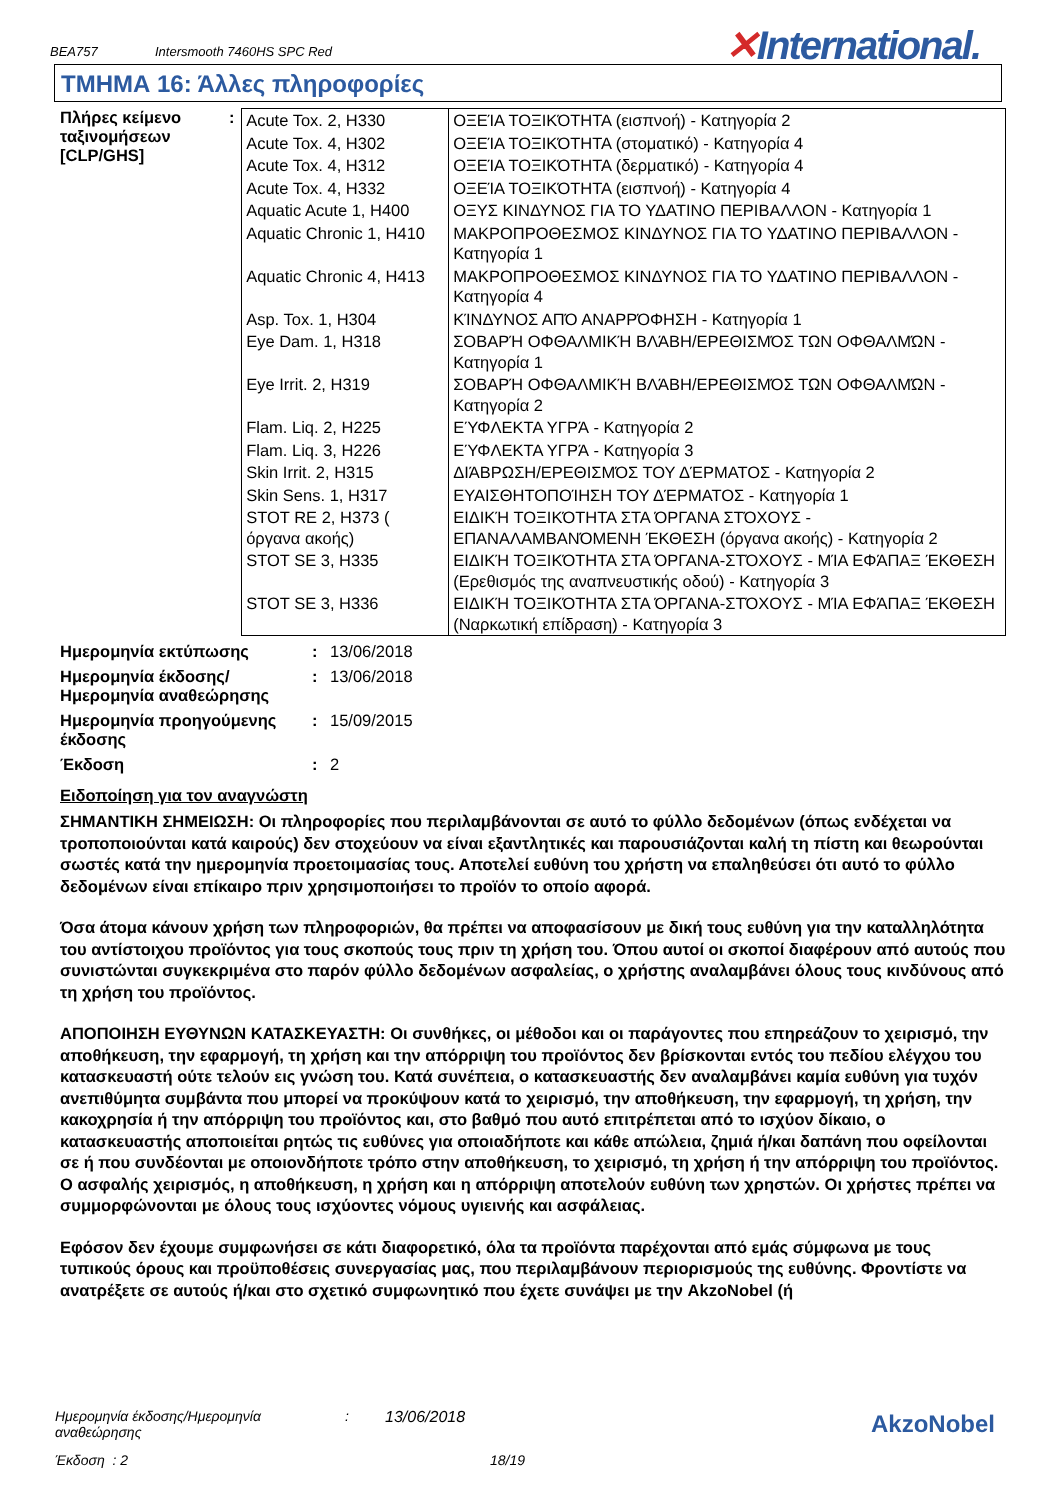BEA757 Intersmooth 7460HS SPC Red ✕International.
ΤΜΗΜΑ 16: Άλλες πληροφορίες
Πλήρες κείμενο ταξινομήσεων [CLP/GHS]
:
| Acute Tox. 2, H330 | ΟΞΕΊΑ ΤΟΞΙΚΌΤΗΤΑ (εισπνοή) - Κατηγορία 2 |
| Acute Tox. 4, H302 | ΟΞΕΊΑ ΤΟΞΙΚΌΤΗΤΑ (στοματικό) - Κατηγορία 4 |
| Acute Tox. 4, H312 | ΟΞΕΊΑ ΤΟΞΙΚΌΤΗΤΑ (δερματικό) - Κατηγορία 4 |
| Acute Tox. 4, H332 | ΟΞΕΊΑ ΤΟΞΙΚΌΤΗΤΑ (εισπνοή) - Κατηγορία 4 |
| Aquatic Acute 1, H400 | ΟΞΥΣ ΚΙΝΔΥΝΟΣ ΓΙΑ ΤΟ ΥΔΑΤΙΝΟ ΠΕΡΙΒΑΛΛΟΝ - Κατηγορία 1 |
| Aquatic Chronic 1, H410 | ΜΑΚΡΟΠΡΟΘΕΣΜΟΣ ΚΙΝΔΥΝΟΣ ΓΙΑ ΤΟ ΥΔΑΤΙΝΟ ΠΕΡΙΒΑΛΛΟΝ - Κατηγορία 1 |
| Aquatic Chronic 4, H413 | ΜΑΚΡΟΠΡΟΘΕΣΜΟΣ ΚΙΝΔΥΝΟΣ ΓΙΑ ΤΟ ΥΔΑΤΙΝΟ ΠΕΡΙΒΑΛΛΟΝ - Κατηγορία 4 |
| Asp. Tox. 1, H304 | ΚΊΝΔΥΝΟΣ ΑΠΌ ΑΝΑΡΡΌΦΗΣΗ - Κατηγορία 1 |
| Eye Dam. 1, H318 | ΣΟΒΑΡΉ ΟΦΘΑΛΜΙΚΉ ΒΛΆΒΗ/ΕΡΕΘΙΣΜΌΣ ΤΩΝ ΟΦΘΑΛΜΏΝ - Κατηγορία 1 |
| Eye Irrit. 2, H319 | ΣΟΒΑΡΉ ΟΦΘΑΛΜΙΚΉ ΒΛΆΒΗ/ΕΡΕΘΙΣΜΌΣ ΤΩΝ ΟΦΘΑΛΜΏΝ - Κατηγορία 2 |
| Flam. Liq. 2, H225 | ΕΎΦΛΕΚΤΑ ΥΓΡΆ - Κατηγορία 2 |
| Flam. Liq. 3, H226 | ΕΎΦΛΕΚΤΑ ΥΓΡΆ - Κατηγορία 3 |
| Skin Irrit. 2, H315 | ΔΙΆΒΡΩΣΗ/ΕΡΕΘΙΣΜΌΣ ΤΟΥ ΔΈΡΜΑΤΟΣ - Κατηγορία 2 |
| Skin Sens. 1, H317 | ΕΥΑΙΣΘΗΤΟΠΟΊΗΣΗ ΤΟΥ ΔΈΡΜΑΤΟΣ - Κατηγορία 1 |
| STOT RE 2, H373 ( όργανα ακοής) | ΕΙΔΙΚΉ ΤΟΞΙΚΌΤΗΤΑ ΣΤΑ ΌΡΓΑΝΑ ΣΤΌΧΟΥΣ - ΕΠΑΝΑΛΑΜΒΑΝΌΜΕΝΗ ΈΚΘΕΣΗ (όργανα ακοής) - Κατηγορία 2 |
| STOT SE 3, H335 | ΕΙΔΙΚΉ ΤΟΞΙΚΌΤΗΤΑ ΣΤΑ ΌΡΓΑΝΑ-ΣΤΌΧΟΥΣ - ΜΊΑ ΕΦΆΠΑΞ ΈΚΘΕΣΗ (Ερεθισμός της αναπνευστικής οδού) - Κατηγορία 3 |
| STOT SE 3, H336 | ΕΙΔΙΚΉ ΤΟΞΙΚΌΤΗΤΑ ΣΤΑ ΌΡΓΑΝΑ-ΣΤΌΧΟΥΣ - ΜΊΑ ΕΦΆΠΑΞ ΈΚΘΕΣΗ (Ναρκωτική επίδραση) - Κατηγορία 3 |
Ημερομηνία εκτύπωσης : 13/06/2018
Ημερομηνία έκδοσης/ Ημερομηνία αναθεώρησης
: 13/06/2018
Ημερομηνία προηγούμενης έκδοσης
: 15/09/2015
Έκδοση : 2
Ειδοποίηση για τον αναγνώστη
ΣΗΜΑΝΤΙΚΗ ΣΗΜΕΙΩΣΗ: Οι πληροφορίες που περιλαμβάνονται σε αυτό το φύλλο δεδομένων (όπως ενδέχεται να τροποποιούνται κατά καιρούς) δεν στοχεύουν να είναι εξαντλητικές και παρουσιάζονται καλή τη πίστη και θεωρούνται σωστές κατά την ημερομηνία προετοιμασίας τους. Αποτελεί ευθύνη του χρήστη να επαληθεύσει ότι αυτό το φύλλο δεδομένων είναι επίκαιρο πριν χρησιμοποιήσει το προϊόν το οποίο αφορά.
Όσα άτομα κάνουν χρήση των πληροφοριών, θα πρέπει να αποφασίσουν με δική τους ευθύνη για την καταλληλότητα του αντίστοιχου προϊόντος για τους σκοπούς τους πριν τη χρήση του. Όπου αυτοί οι σκοποί διαφέρουν από αυτούς που συνιστώνται συγκεκριμένα στο παρόν φύλλο δεδομένων ασφαλείας, ο χρήστης αναλαμβάνει όλους τους κινδύνους από τη χρήση του προϊόντος.
ΑΠΟΠΟΙΗΣΗ ΕΥΘΥΝΩΝ ΚΑΤΑΣΚΕΥΑΣΤΗ: Οι συνθήκες, οι μέθοδοι και οι παράγοντες που επηρεάζουν το χειρισμό, την αποθήκευση, την εφαρμογή, τη χρήση και την απόρριψη του προϊόντος δεν βρίσκονται εντός του πεδίου ελέγχου του κατασκευαστή ούτε τελούν εις γνώση του. Κατά συνέπεια, ο κατασκευαστής δεν αναλαμβάνει καμία ευθύνη για τυχόν ανεπιθύμητα συμβάντα που μπορεί να προκύψουν κατά το χειρισμό, την αποθήκευση, την εφαρμογή, τη χρήση, την κακοχρησία ή την απόρριψη του προϊόντος και, στο βαθμό που αυτό επιτρέπεται από το ισχύον δίκαιο, ο κατασκευαστής αποποιείται ρητώς τις ευθύνες για οποιαδήποτε και κάθε απώλεια, ζημιά ή/και δαπάνη που οφείλονται σε ή που συνδέονται με οποιονδήποτε τρόπο στην αποθήκευση, το χειρισμό, τη χρήση ή την απόρριψη του προϊόντος. Ο ασφαλής χειρισμός, η αποθήκευση, η χρήση και η απόρριψη αποτελούν ευθύνη των χρηστών. Οι χρήστες πρέπει να συμμορφώνονται με όλους τους ισχύοντες νόμους υγιεινής και ασφάλειας.
Εφόσον δεν έχουμε συμφωνήσει σε κάτι διαφορετικό, όλα τα προϊόντα παρέχονται από εμάς σύμφωνα με τους τυπικούς όρους και προϋποθέσεις συνεργασίας μας, που περιλαμβάνουν περιορισμούς της ευθύνης. Φροντίστε να ανατρέξετε σε αυτούς ή/και στο σχετικό συμφωνητικό που έχετε συνάψει με την AkzoNobel (ή
Ημερομηνία έκδοσης/Ημερομηνία αναθεώρησης
: 13/06/2018
Έκδοση : 2 18/19
AkzoNobel